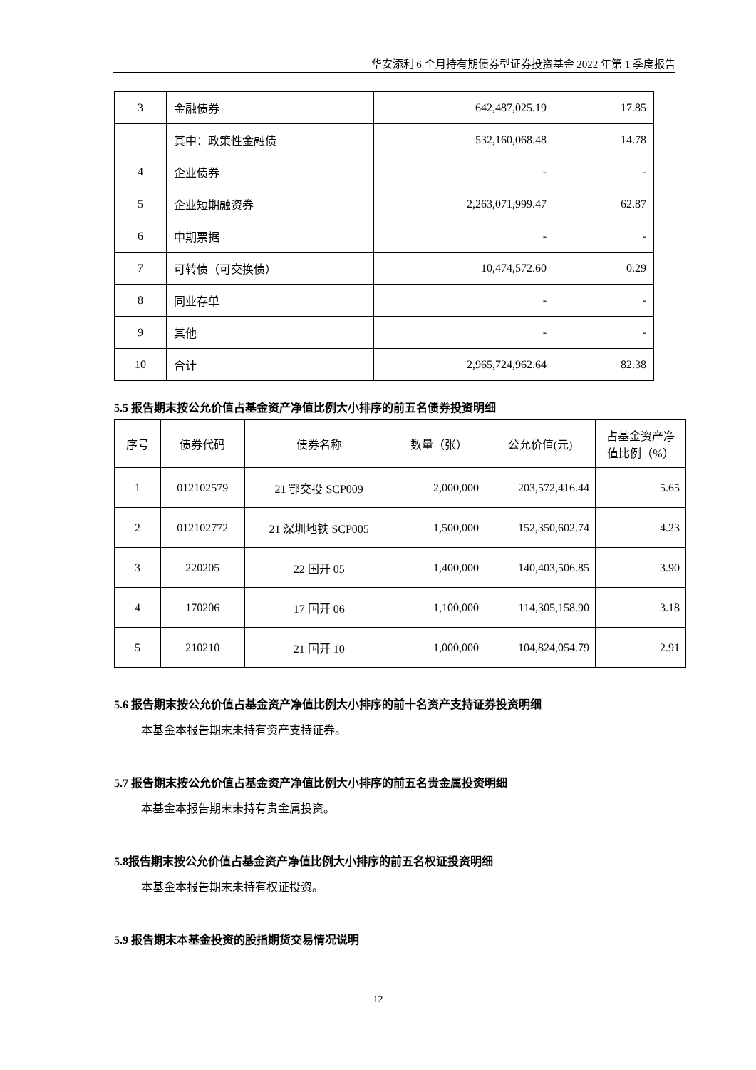华安添利 6 个月持有期债券型证券投资基金 2022 年第 1 季度报告
| 3 | 金融债券 | 642,487,025.19 | 17.85 |
| | 其中：政策性金融债 | 532,160,068.48 | 14.78 |
| 4 | 企业债券 | - | - |
| 5 | 企业短期融资券 | 2,263,071,999.47 | 62.87 |
| 6 | 中期票据 | - | - |
| 7 | 可转债（可交换债） | 10,474,572.60 | 0.29 |
| 8 | 同业存单 | - | - |
| 9 | 其他 | - | - |
| 10 | 合计 | 2,965,724,962.64 | 82.38 |
5.5 报告期末按公允价值占基金资产净值比例大小排序的前五名债券投资明细
| 序号 | 债券代码 | 债券名称 | 数量（张） | 公允价值(元) | 占基金资产净值比例（%） |
| --- | --- | --- | --- | --- | --- |
| 1 | 012102579 | 21 鄂交投 SCP009 | 2,000,000 | 203,572,416.44 | 5.65 |
| 2 | 012102772 | 21 深圳地铁 SCP005 | 1,500,000 | 152,350,602.74 | 4.23 |
| 3 | 220205 | 22 国开 05 | 1,400,000 | 140,403,506.85 | 3.90 |
| 4 | 170206 | 17 国开 06 | 1,100,000 | 114,305,158.90 | 3.18 |
| 5 | 210210 | 21 国开 10 | 1,000,000 | 104,824,054.79 | 2.91 |
5.6 报告期末按公允价值占基金资产净值比例大小排序的前十名资产支持证券投资明细
本基金本报告期末未持有资产支持证券。
5.7 报告期末按公允价值占基金资产净值比例大小排序的前五名贵金属投资明细
本基金本报告期末未持有贵金属投资。
5.8报告期末按公允价值占基金资产净值比例大小排序的前五名权证投资明细
本基金本报告期末未持有权证投资。
5.9 报告期末本基金投资的股指期货交易情况说明
12